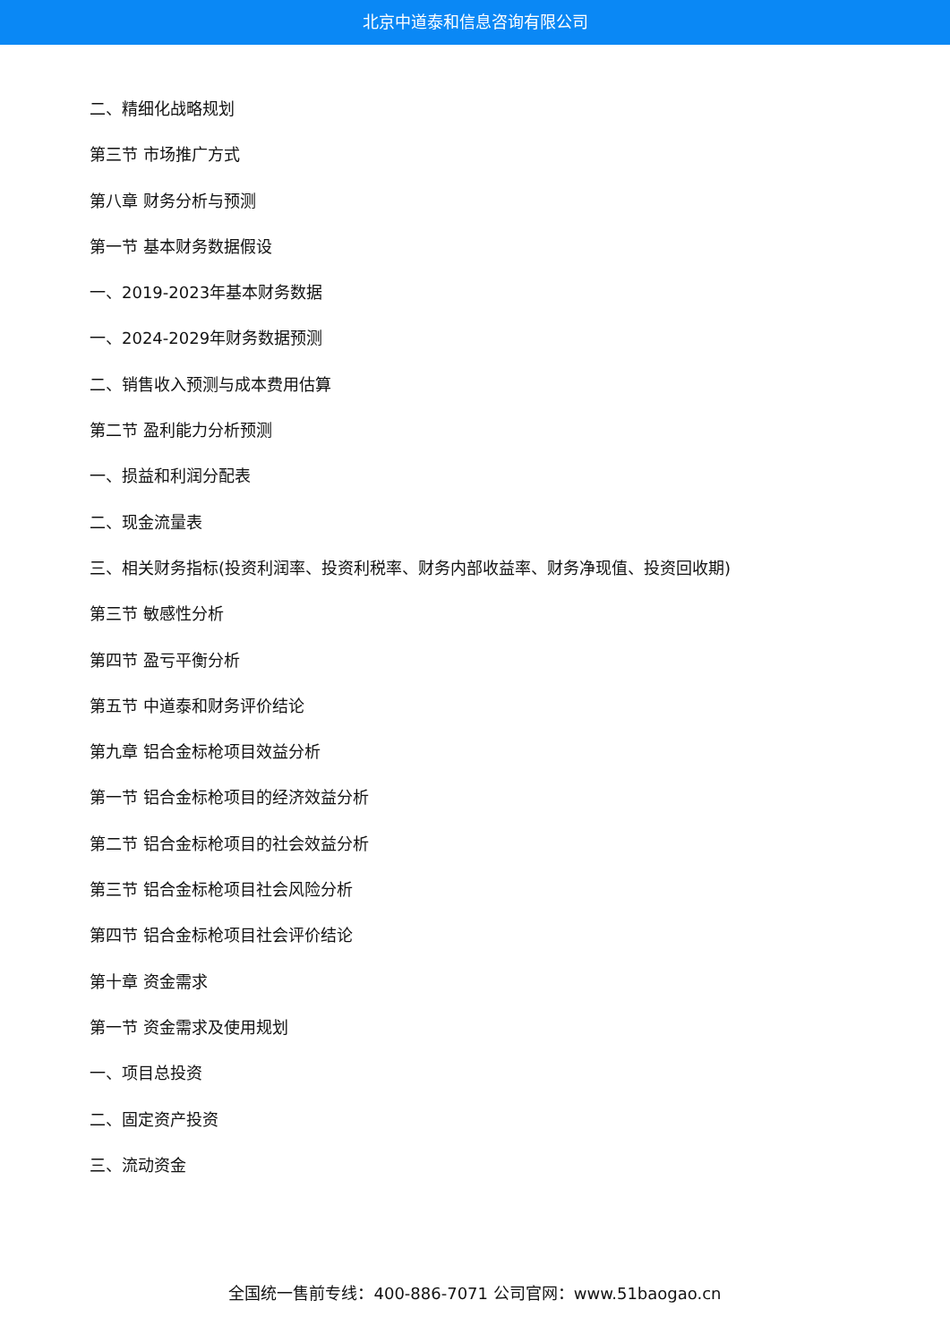北京中道泰和信息咨询有限公司
二、精细化战略规划
第三节 市场推广方式
第八章 财务分析与预测
第一节 基本财务数据假设
一、2019-2023年基本财务数据
一、2024-2029年财务数据预测
二、销售收入预测与成本费用估算
第二节 盈利能力分析预测
一、损益和利润分配表
二、现金流量表
三、相关财务指标(投资利润率、投资利税率、财务内部收益率、财务净现值、投资回收期)
第三节 敏感性分析
第四节 盈亏平衡分析
第五节 中道泰和财务评价结论
第九章 铝合金标枪项目效益分析
第一节 铝合金标枪项目的经济效益分析
第二节 铝合金标枪项目的社会效益分析
第三节 铝合金标枪项目社会风险分析
第四节 铝合金标枪项目社会评价结论
第十章 资金需求
第一节 资金需求及使用规划
一、项目总投资
二、固定资产投资
三、流动资金
全国统一售前专线：400-886-7071 公司官网：www.51baogao.cn